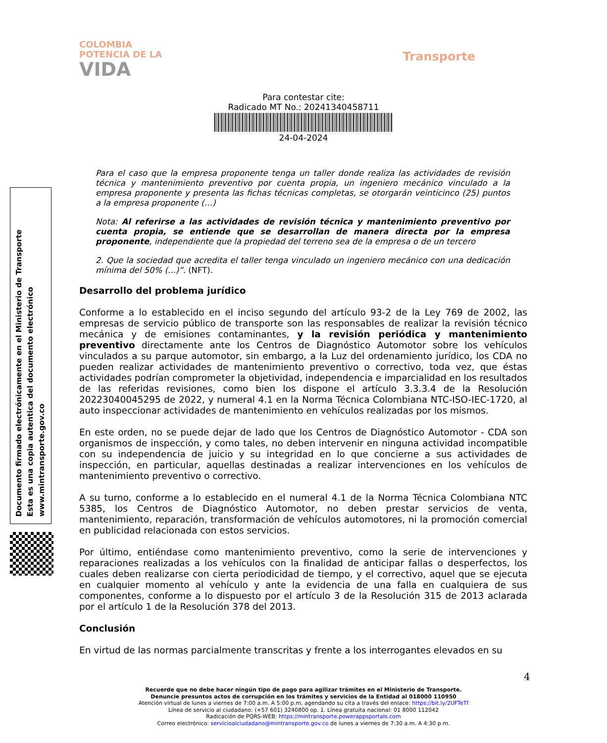COLOMBIA
POTENCIA DE LA
VIDA
Transporte
Para contestar cite:
Radicado MT No.: 20241340458711
24-04-2024
Documento firmado electrónicamente en el Ministerio de Transporte
Esta es una copia autentica del documento electrónico
www.mintransporte.gov.co
Para el caso que la empresa proponente tenga un taller donde realiza las actividades de revisión técnica y mantenimiento preventivo por cuenta propia, un ingeniero mecánico vinculado a la empresa proponente y presenta las fichas técnicas completas, se otorgarán veinticinco (25) puntos a la empresa proponente (…)
Nota: Al referirse a las actividades de revisión técnica y mantenimiento preventivo por cuenta propia, se entiende que se desarrollan de manera directa por la empresa proponente, independiente que la propiedad del terreno sea de la empresa o de un tercero
2. Que la sociedad que acredita el taller tenga vinculado un ingeniero mecánico con una dedicación mínima del 50% (...)”. (NFT).
Desarrollo del problema jurídico
Conforme a lo establecido en el inciso segundo del artículo 93-2 de la Ley 769 de 2002, las empresas de servicio público de transporte son las responsables de realizar la revisión técnico mecánica y de emisiones contaminantes, y la revisión periódica y mantenimiento preventivo directamente ante los Centros de Diagnóstico Automotor sobre los vehículos vinculados a su parque automotor, sin embargo, a la Luz del ordenamiento jurídico, los CDA no pueden realizar actividades de mantenimiento preventivo o correctivo, toda vez, que éstas actividades podrían comprometer la objetividad, independencia e imparcialidad en los resultados de las referidas revisiones, como bien los dispone el artículo 3.3.3.4 de la Resolución 20223040045295 de 2022, y numeral 4.1 en la Norma Técnica Colombiana NTC-ISO-IEC-1720, al auto inspeccionar actividades de mantenimiento en vehículos realizadas por los mismos.
En este orden, no se puede dejar de lado que los Centros de Diagnóstico Automotor - CDA son organismos de inspección, y como tales, no deben intervenir en ninguna actividad incompatible con su independencia de juicio y su integridad en lo que concierne a sus actividades de inspección, en particular, aquellas destinadas a realizar intervenciones en los vehículos de mantenimiento preventivo o correctivo.
A su turno, conforme a lo establecido en el numeral 4.1 de la Norma Técnica Colombiana NTC 5385, los Centros de Diagnóstico Automotor, no deben prestar servicios de venta, mantenimiento, reparación, transformación de vehículos automotores, ni la promoción comercial en publicidad relacionada con estos servicios.
Por último, entiéndase como mantenimiento preventivo, como la serie de intervenciones y reparaciones realizadas a los vehículos con la finalidad de anticipar fallas o desperfectos, los cuales deben realizarse con cierta periodicidad de tiempo, y el correctivo, aquel que se ejecuta en cualquier momento al vehículo y ante la evidencia de una falla en cualquiera de sus componentes, conforme a lo dispuesto por el artículo 3 de la Resolución 315 de 2013 aclarada por el artículo 1 de la Resolución 378 del 2013.
Conclusión
En virtud de las normas parcialmente transcritas y frente a los interrogantes elevados en su
4
Recuerde que no debe hacer ningún tipo de pago para agilizar trámites en el Ministerio de Transporte.
Denuncie presuntos actos de corrupción en los trámites y servicios de la Entidad al 018000 110950
Atención virtual de lunes a viernes de 7:00 a.m. A 5:00 p.m, agendando su cita a través del enlace: https://bit.ly/2UFTeTf
Línea de servicio al ciudadano: (+57 601) 3240800 op. 1. Línea gratuita nacional: 01 8000 112042
Radicación de PQRS-WEB: https://mintransporte.powerappsportals.com
Correo electrónico: servicioalciudadano@mintransporte.gov.co de lunes a viernes de 7:30 a.m. A 4:30 p.m.